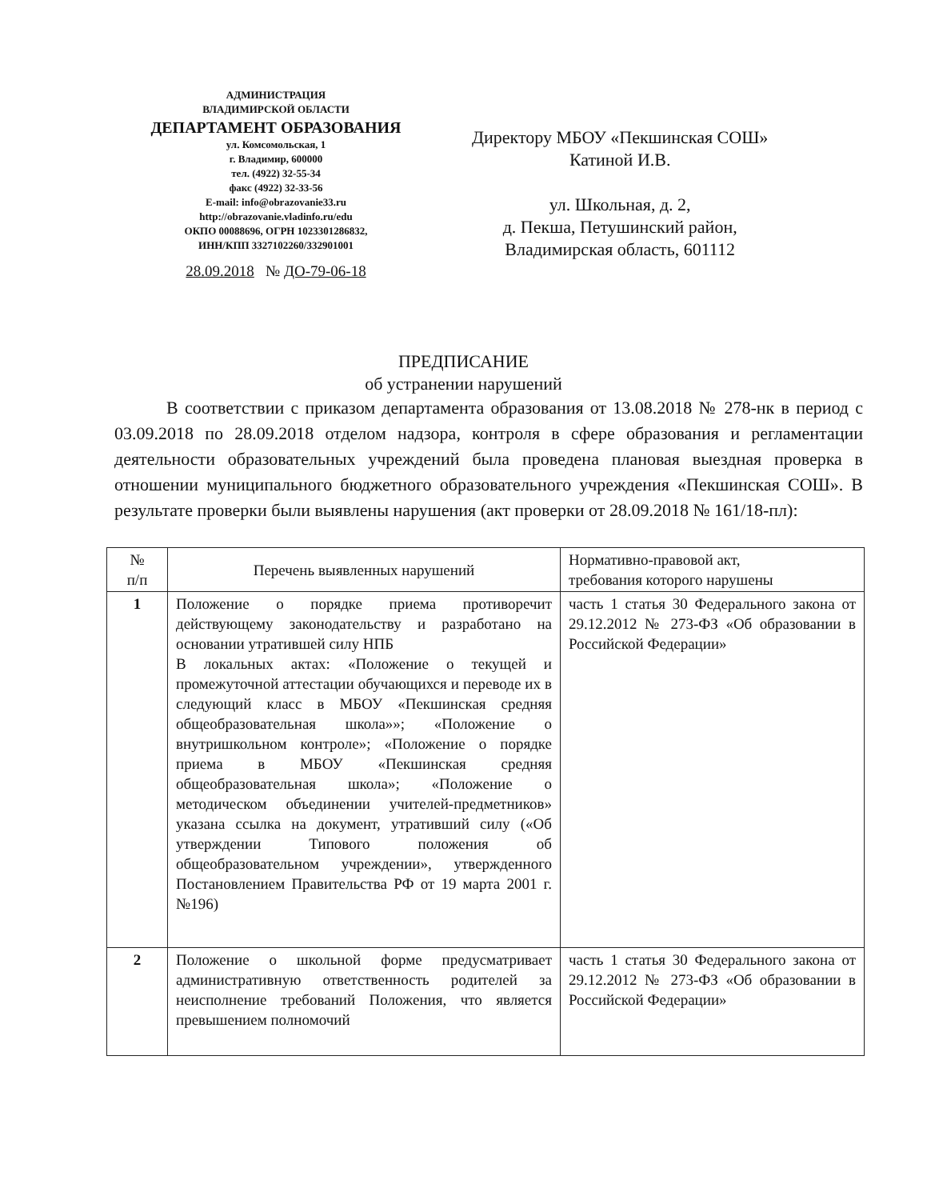АДМИНИСТРАЦИЯ
ВЛАДИМИРСКОЙ ОБЛАСТИ
ДЕПАРТАМЕНТ ОБРАЗОВАНИЯ
ул. Комсомольская, 1
г. Владимир, 600000
тел. (4922) 32-55-34
факс (4922) 32-33-56
E-mail: info@obrazovanie33.ru
http://obrazovanie.vladinfo.ru/edu
ОКПО 00088696, ОГРН 1023301286832,
ИНН/КПП 3327102260/332901001
28.09.2018 № ДО-79-06-18
Директору МБОУ «Пекшинская СОШ»
Катиной И.В.
ул. Школьная, д. 2,
д. Пекша, Петушинский район,
Владимирская область, 601112
ПРЕДПИСАНИЕ
об устранении нарушений
В соответствии с приказом департамента образования от 13.08.2018 № 278-нк в период с 03.09.2018 по 28.09.2018 отделом надзора, контроля в сфере образования и регламентации деятельности образовательных учреждений была проведена плановая выездная проверка в отношении муниципального бюджетного образовательного учреждения «Пекшинская СОШ». В результате проверки были выявлены нарушения (акт проверки от 28.09.2018 № 161/18-пл):
| № п/п | Перечень выявленных нарушений | Нормативно-правовой акт, требования которого нарушены |
| --- | --- | --- |
| 1 | Положение о порядке приема противоречит действующему законодательству и разработано на основании утратившей силу НПБ В локальных актах: «Положение о текущей и промежуточной аттестации обучающихся и переводе их в следующий класс в МБОУ «Пекшинская средняя общеобразовательная школа»»; «Положение о внутришкольном контроле»; «Положение о порядке приема в МБОУ «Пекшинская средняя общеобразовательная школа»; «Положение о методическом объединении учителей-предметников» указана ссылка на документ, утративший силу («Об утверждении Типового положения об общеобразовательном учреждении», утвержденного Постановлением Правительства РФ от 19 марта 2001 г. №196) | часть 1 статья 30 Федерального закона от 29.12.2012 № 273-ФЗ «Об образовании в Российской Федерации» |
| 2 | Положение о школьной форме предусматривает административную ответственность родителей за неисполнение требований Положения, что является превышением полномочий | часть 1 статья 30 Федерального закона от 29.12.2012 № 273-ФЗ «Об образовании в Российской Федерации» |